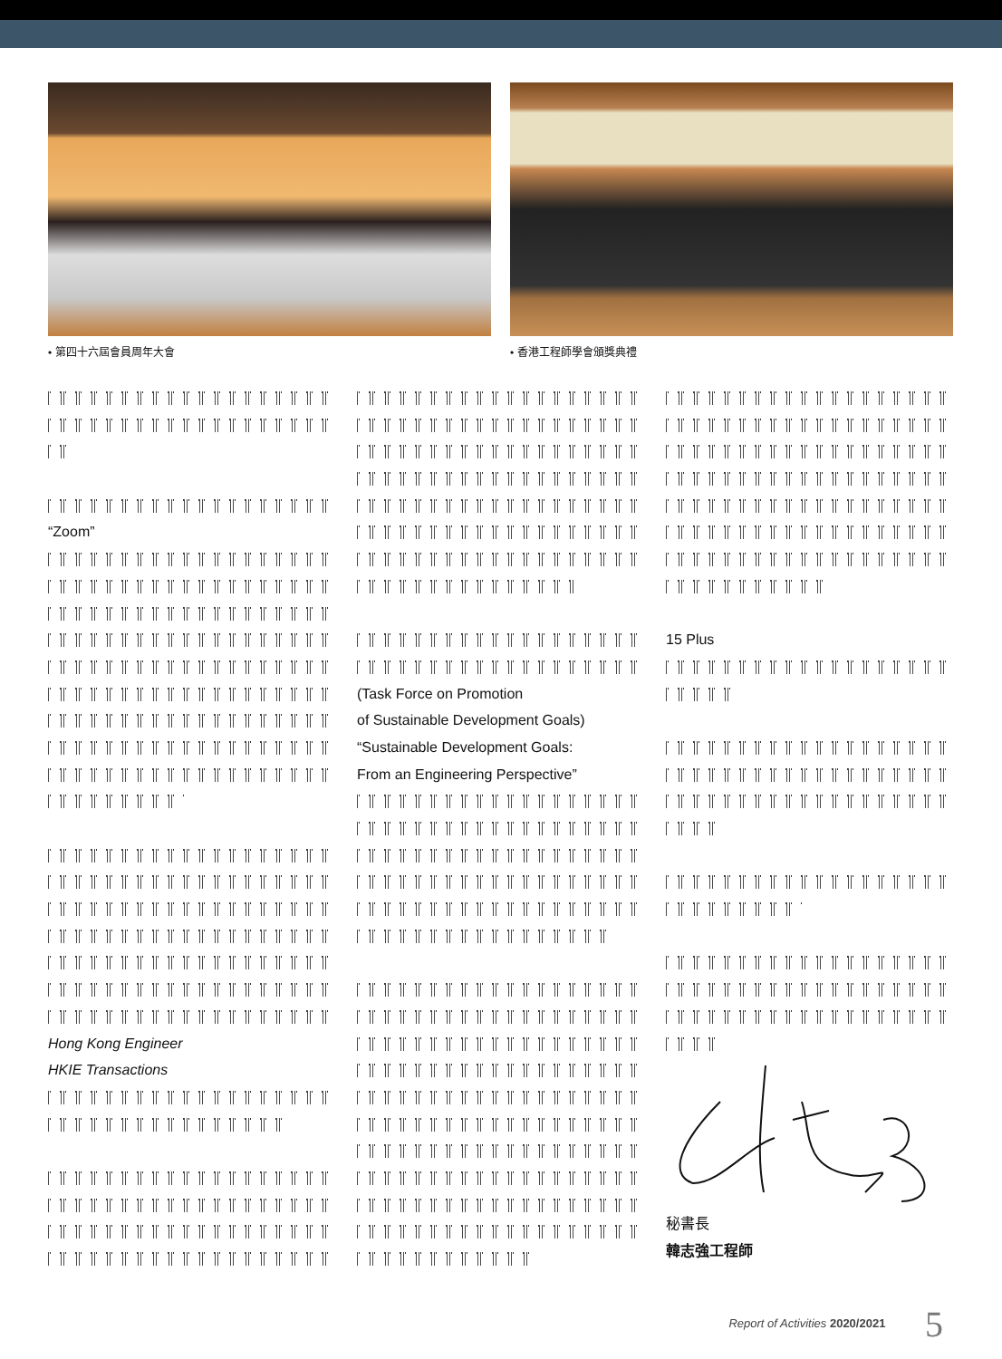• 第四十六屆會員周年大會 • 香港工程師學會頒獎典禮
“Zoom”
Hong Kong Engineer
HKIE Transactions
(Task Force on Promotion
of Sustainable Development Goals)
“Sustainable Development Goals:
From an Engineering Perspective”
15 Plus
秘書長
韓志強工程師
Report of Activities 2020/2021 5